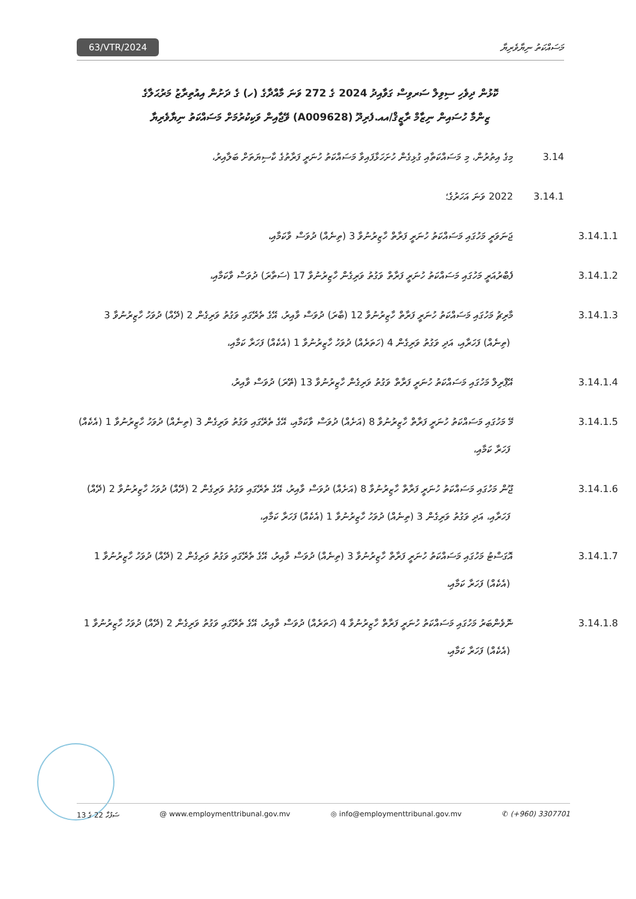63/VTR/2024 މަސައްކަތު ނިޔާވެރިޔާ
ކޮޅުން ދިވެހި ސިވިލް ސަރވިސް ގަވާއިދު 2024 ގެ 272 ވަނަ މާއްދާގެ (ހ) ގެ ދަށުން އިއުތިރާޒު މަރުޙަލާގެ
ޒިންމާ ހުސައިން ނިޒާމް ރާޒީޤް/އއ.ފެރިދޫ (A009628) ވޭޖާއިން ވަކިކުރުމަށް މަސައްކަތު ނިޔާވެރިޔާ
3.14 މިގެ އިތުރުން، މި މަސައްކަތާއި ގުޅިގެން ހުށަހަޅާފައިވާ މަސައްކަތު ހުނަރީ ފަރާތުގެ ކާސިޔަތަށް ބަލާއިރު،
3.14.1 2022 ވަނަ އަހަރުގެ؛
3.14.1.1 ޖަނަވަރީ މަހުގައި މަސައްކަތު ހުނަރީ ފަރާތް ހާޒިރުނުވާ 3 (ތިނެއް) ދުވަސް ވާކަމާއި،
3.14.1.2 ފެބްރުއަރީ މަހުގައި މަސައްކަތު ހުނަރީ ފަރާތް ވަގުތު ވަރިގެން ހާޒިރުނުވާ 17 (ސަތާރަ) ދުވަސް ވާކަމާއި،
3.14.1.3 މާރިޗު މަހުގައި މަސައްކަތު ހުނަރީ ފަރާތް ހާޒިރުނުވާ 12 (ބާރަ) ދުވަސް ވާއިރު، އޭގެ ތެރޭގައި ވަގުތު ވަރިގެން 2 (ދޭއް) ދުވަހު ހާޒިރުނުވާ 3 (ތިނެއް) ފަހަރާއި، އަދި ވަގުތު ވަރިގެން 4 (ހަތަރެއް) ދުވަހު ހާޒިރުނުވާ 1 (އެކެއް) ފަހަރާ ކަމާއި،
3.14.1.4 އޭޕްރިލް މަހުގައި މަސައްކަތު ހުނަރީ ފަރާތް ވަގުތު ވަރިގެން ހާޒިރުނުވާ 13 (ތޭރަ) ދުވަސް ވާއިރު،
3.14.1.5 މޭ މަހުގައި މަސައްކަތު ހުނަރީ ފަރާތް ހާޒިރުނުވާ 8 (އަށެއް) ދުވަސް ވާކަމާއި، އޭގެ ތެރޭގައި ވަގުތު ވަރިގެން 3 (ތިނެއް) ދުވަހު ހާޒިރުނުވާ 1 (އެކެއް) ފަހަރާ ކަމާއި،
3.14.1.6 ޖޫން މަހުގައި މަސައްކަތު ހުނަރީ ފަރާތް ހާޒިރުނުވާ 8 (އަށެއް) ދުވަސް ވާއިރު، އޭގެ ތެރޭގައި ވަގުތު ވަރިގެން 2 (ދޭއް) ދުވަހު ހާޒިރުނުވާ 2 (ދޭއް) ފަހަރާއި، އަދި ވަގުތު ވަރިގެން 3 (ތިނެއް) ދުވަހު ހާޒިރުނުވާ 1 (އެކެއް) ފަހަރާ ކަމާއި،
3.14.1.7 އޮގަސްޓު މަހުގައި މަސައްކަތު ހުނަރީ ފަރާތް ހާޒިރުނުވާ 3 (ތިނެއް) ދުވަސް ވާއިރު، އޭގެ ތެރޭގައި ވަގުތު ވަރިގެން 2 (ދޭއް) ދުވަހު ހާޒިރުނުވާ 1 (އެކެއް) ފަހަރާ ކަމާއި،
3.14.1.8 ނޮވެންބަރު މަހުގައި މަސައްކަތު ހުނަރީ ފަރާތް ހާޒިރުނުވާ 4 (ހަތަރެއް) ދުވަސް ވާއިރު، އޭގެ ތެރޭގައި ވަގުތު ވަރިގެން 2 (ދޭއް) ދުވަހު ހާޒިރުނުވާ 1 (އެކެއް) ފަހަރާ ކަމާއި،
ސަފުހާ 22 ގެ 13 @ www.employmenttribunal.gov.mv ◎ info@employmenttribunal.gov.mv ✆ (+960) 3307701